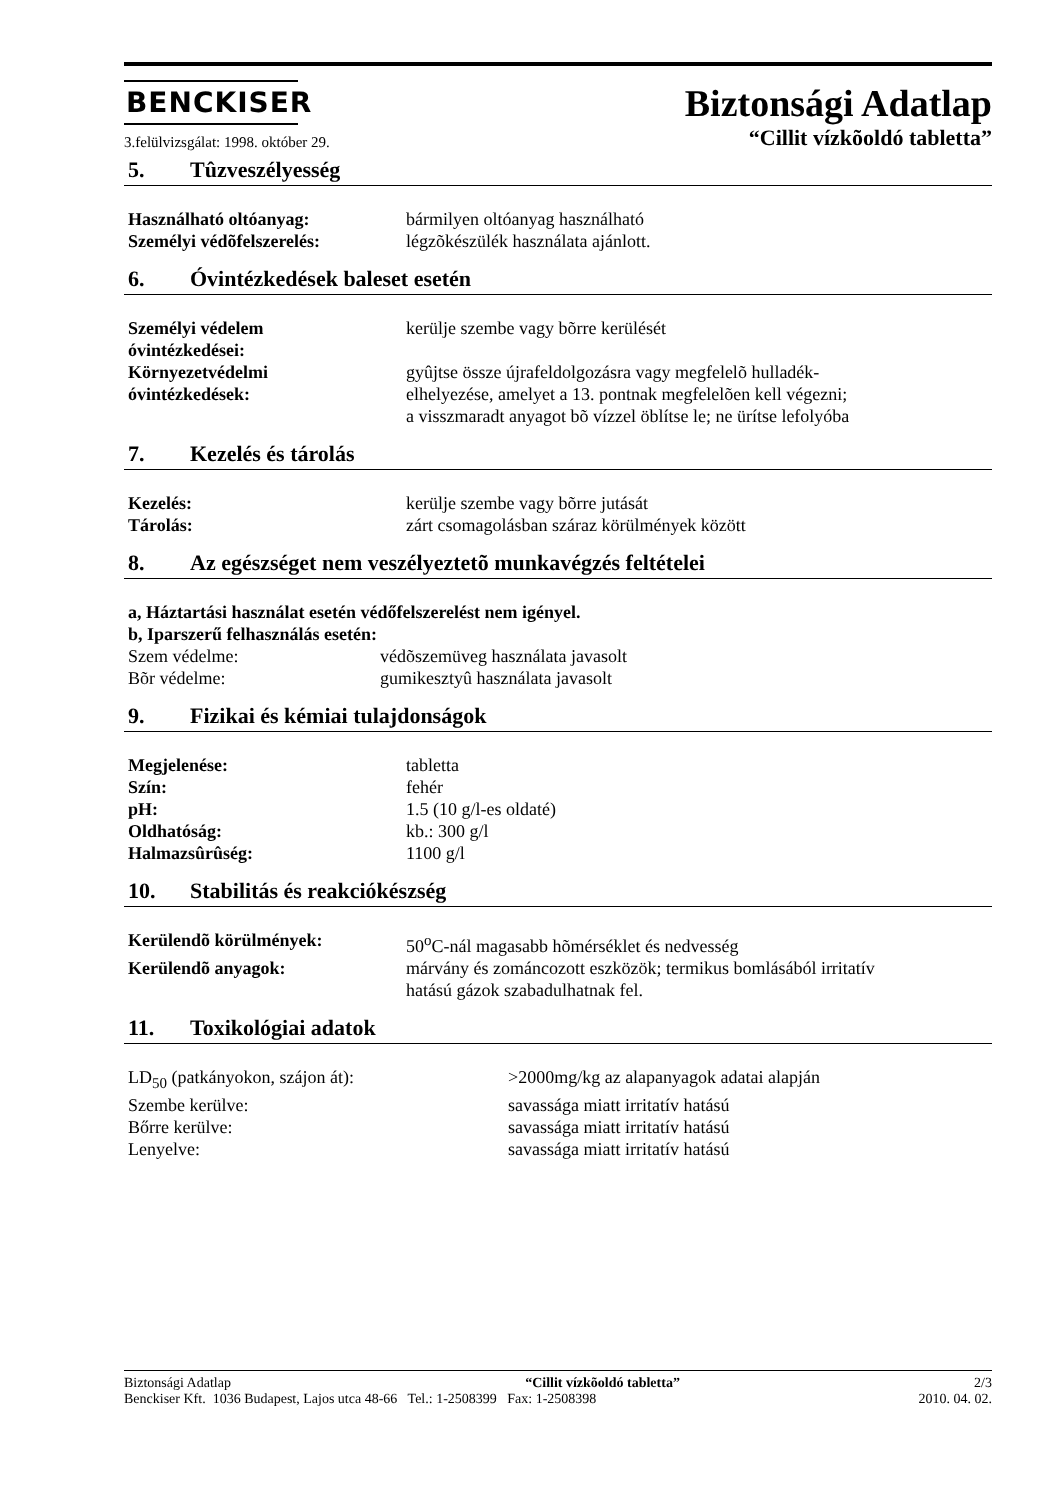BENCKISER
Biztonsági Adatlap
3.felülvizsgálat: 1998. október 29.
“Cillit vízkõoldó tabletta”
5. Tûzveszélyesség
Használható oltóanyag: bármilyen oltóanyag használható
Személyi védõfelszerelés: légzõkészülék használata ajánlott.
6. Óvintézkedések baleset esetén
Személyi védelem
óvintézkedései:
kerülje szembe vagy bõrre kerülését
Környezetvédelmi
óvintézkedések:
gyûjtse össze újrafeldolgozásra vagy megfelelõ hulladék-
elhelyezése, amelyet a 13. pontnak megfelelõen kell végezni;
a visszmaradt anyagot bõ vízzel öblítse le; ne ürítse lefolyóba
7. Kezelés és tárolás
Kezelés: kerülje szembe vagy bõrre jutását
Tárolás: zárt csomagolásban száraz körülmények között
8. Az egészséget nem veszélyeztetõ munkavégzés feltételei
a, Háztartási használat esetén védőfelszerelést nem igényel.
b, Iparszerű felhasználás esetén:
Szem védelme: védõszemüveg használata javasolt
Bõr védelme: gumikesztyû használata javasolt
9. Fizikai és kémiai tulajdonságok
Megjelenése: tabletta
Szín: fehér
pH: 1.5 (10 g/l-es oldaté)
Oldhatóság: kb.: 300 g/l
Halmazsûrûség: 1100 g/l
10. Stabilitás és reakciókészség
Kerülendõ körülmények: 50<sup>o</sup>C-nál magasabb hõmérséklet és nedvesség
Kerülendõ anyagok: márvány és zománcozott eszközök; termikus bomlásából irritatív
hatású gázok szabadulhatnak fel.
11. Toxikológiai adatok
LD<sub>50</sub> (patkányokon, szájon át): >2000mg/kg az alapanyagok adatai alapján
Szembe kerülve: savassága miatt irritatív hatású
Bőrre kerülve: savassága miatt irritatív hatású
Lenyelve: savassága miatt irritatív hatású
Biztonsági Adatlap “Cillit vízkõoldó tabletta” 2/3
Benckiser Kft. 1036 Budapest, Lajos utca 48-66 Tel.: 1-2508399 Fax: 1-2508398 2010. 04. 02.